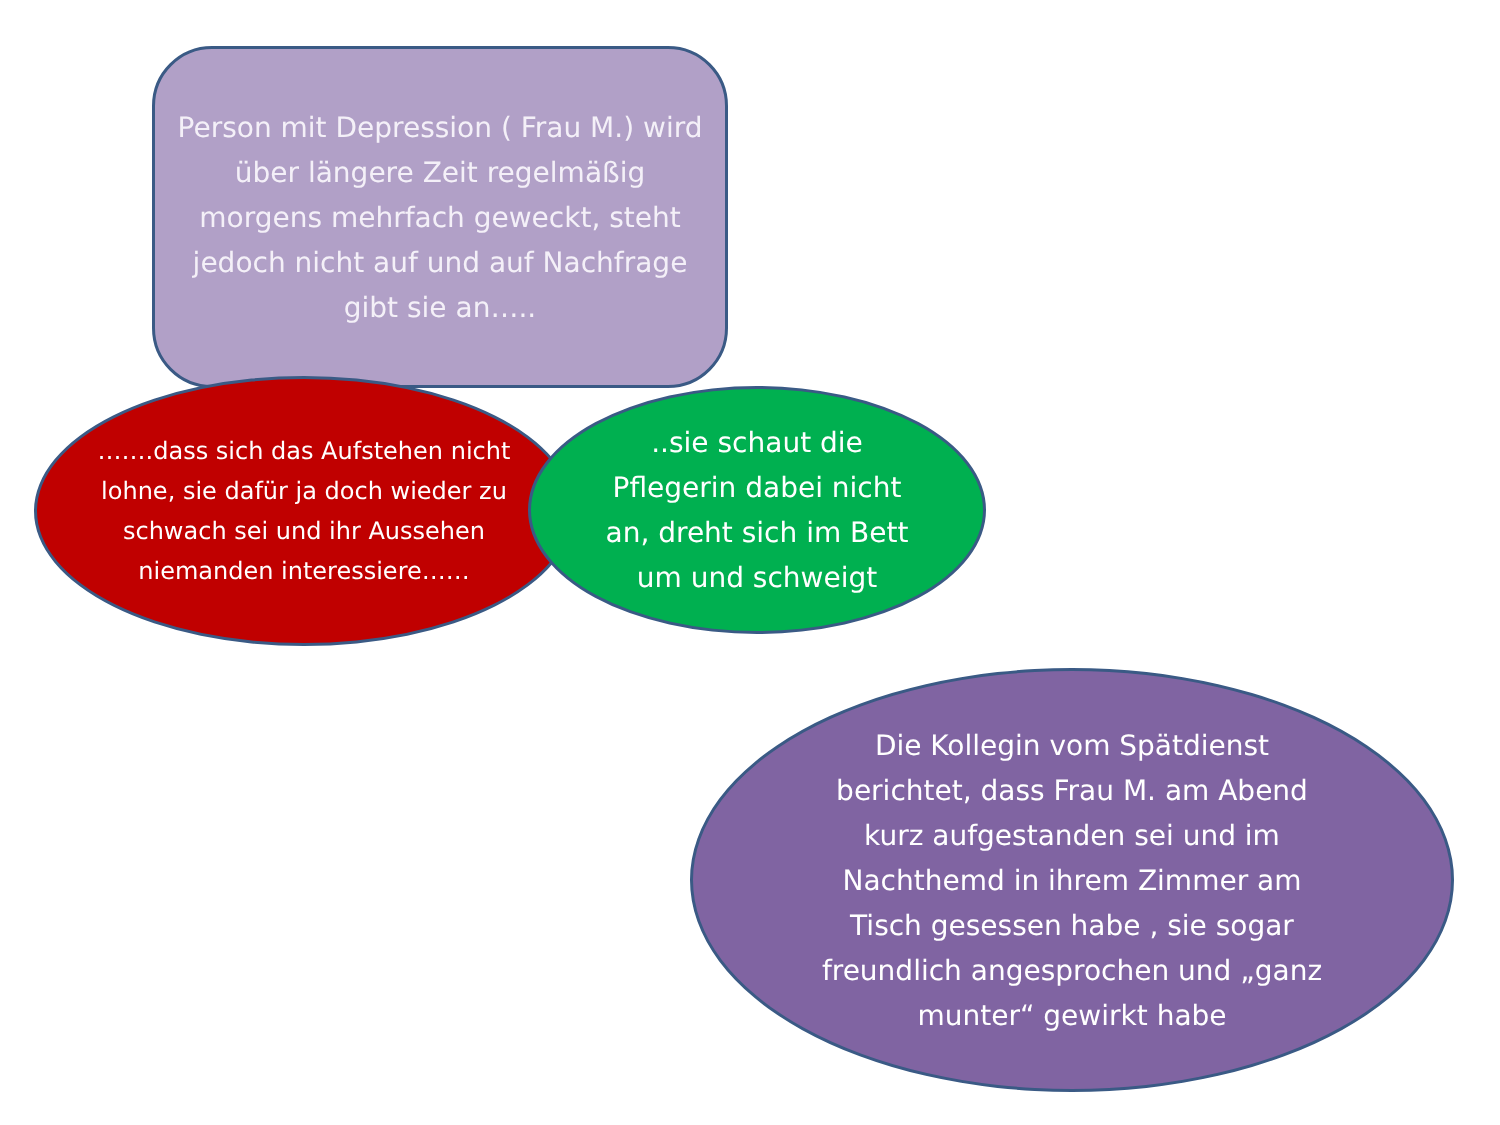Person mit Depression ( Frau M.) wird über längere Zeit regelmäßig morgens mehrfach geweckt, steht jedoch nicht auf und auf Nachfrage gibt sie an…..
…….dass sich das Aufstehen nicht lohne, sie dafür ja doch wieder zu schwach sei und ihr Aussehen niemanden interessiere……
..sie schaut die Pflegerin dabei nicht an, dreht sich im Bett um und schweigt
Die Kollegin vom Spätdienst berichtet, dass Frau M. am Abend kurz aufgestanden sei und im Nachthemd in ihrem Zimmer am Tisch gesessen habe , sie sogar freundlich angesprochen und „ganz munter“ gewirkt habe